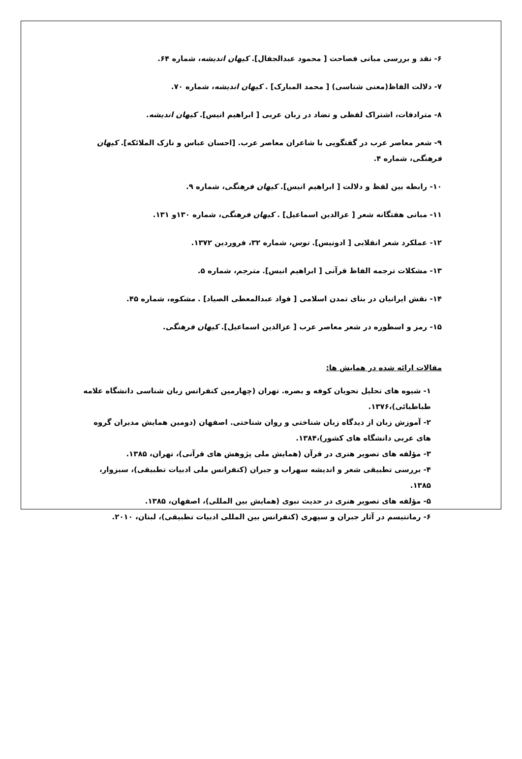۶- نقد و بررسی مبانی فصاحت [ محمود عبدالجفال]. کیهان اندیشه، شماره ۶۴.
۷- دلالت الفاظ(معنی شناسی) [ محمد المبارک] . کیهان اندیشه، شماره ۷۰.
۸- مترادفات، اشتراک لفظی و تضاد در زبان عربی [ ابراهیم انیس]. کیهان اندیشه.
۹- شعر معاصر عرب در گفتگویی با شاعران معاصر عرب. [احسان عباس و نازک الملائکه]. کیهان فرهنگی، شماره ۴.
۱۰- رابطه بین لفظ و دلالت [ ابراهیم انیس]. کیهان فرهنگی، شماره ۹.
۱۱- مبانی هفتگانه شعر [ عزالدین اسماعیل] . کیهان فرهنگی، شماره ۱۳۰و ۱۳۱.
۱۲- عملکرد شعر انقلابی [ ادونیس]. توس، شماره ۳۲، فروردین ۱۳۷۲.
۱۳- مشکلات ترجمه الفاظ قرآنی [ ابراهیم انیس]. مترجم، شماره ۵.
۱۴- نقش ایرانیان در بنای تمدن اسلامی [ فواد عبدالمعطی الصیاد] . مشکوه، شماره ۴۵.
۱۵- رمز و اسطوره در شعر معاصر عرب [ عزالدین اسماعیل]. کیهان فرهنگی.
مقالات ارائه شده در همایش ها:
۱- شیوه های تحلیل نحویان کوفه و بصره. تهران (چهارمین کنفرانس زبان شناسی دانشگاه علامه طباطبائی)،۱۳۷۶.
۲- آموزش زبان از دیدگاه زبان شناختی و روان شناختی. اصفهان (دومین همایش مدیران گروه های عربی دانشگاه های کشور)،۱۳۸۴.
۳- مؤلفه های تصویر هنری در قرآن (همایش ملی پژوهش های قرآنی)، تهران، ۱۳۸۵.
۴- بررسی تطبیقی شعر و اندیشه سهراب و جبران (کنفرانس ملی ادبیات تطبیقی)، سبزوار، ۱۳۸۵.
۵- مؤلفه های تصویر هنری در حدیث نبوی (همایش بین المللی)، اصفهان، ۱۳۸۵.
۶- رمانتیسم در آثار جبران و سپهری (کنفرانس بین المللی ادبیات تطبیقی)، لبنان، ۲۰۱۰.